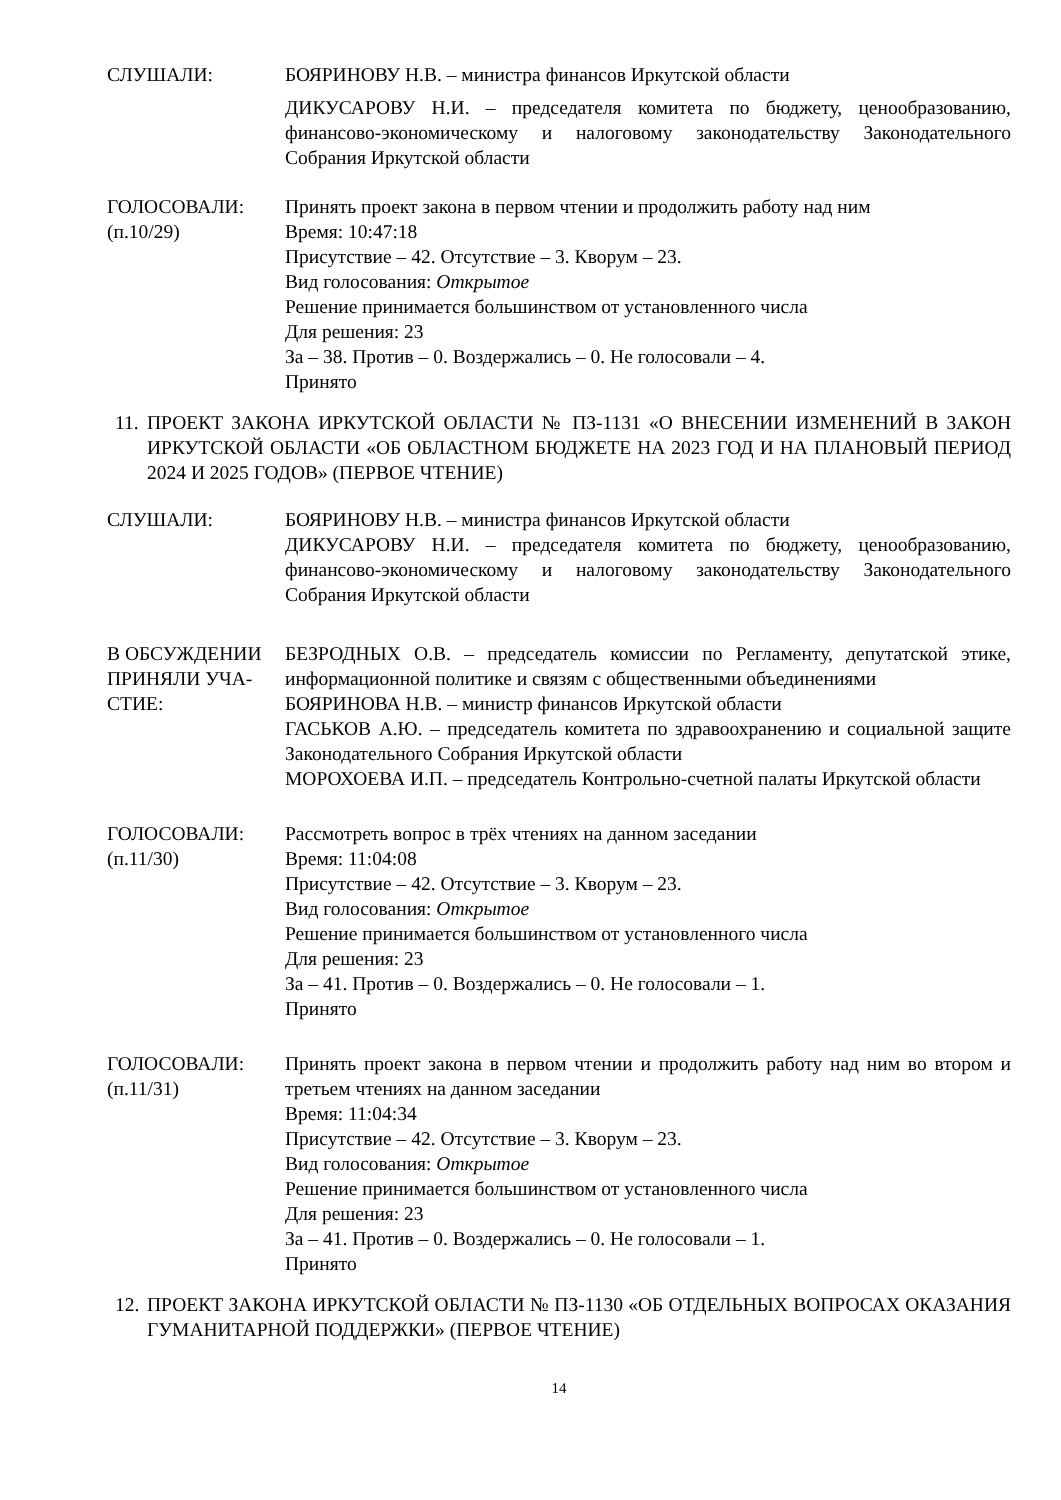СЛУШАЛИ: БОЯРИНОВУ Н.В. – министра финансов Иркутской области
ДИКУСАРОВУ Н.И. – председателя комитета по бюджету, ценообразованию, финансово-экономическому и налоговому законодательству Законодательного Собрания Иркутской области
ГОЛОСОВАЛИ:
(п.10/29)
Принять проект закона в первом чтении и продолжить работу над ним
Время: 10:47:18
Присутствие – 42. Отсутствие – 3. Кворум – 23.
Вид голосования: Открытое
Решение принимается большинством от установленного числа
Для решения: 23
За – 38. Против – 0. Воздержались – 0. Не голосовали – 4.
Принято
11.
ПРОЕКТ ЗАКОНА ИРКУТСКОЙ ОБЛАСТИ № ПЗ-1131 «О ВНЕСЕНИИ ИЗМЕНЕНИЙ В ЗАКОН ИРКУТСКОЙ ОБЛАСТИ «ОБ ОБЛАСТНОМ БЮДЖЕТЕ НА 2023 ГОД И НА ПЛАНОВЫЙ ПЕРИОД 2024 И 2025 ГОДОВ» (ПЕРВОЕ ЧТЕНИЕ)
СЛУШАЛИ: БОЯРИНОВУ Н.В. – министра финансов Иркутской области
ДИКУСАРОВУ Н.И. – председателя комитета по бюджету, ценообразованию, финансово-экономическому и налоговому законодательству Законодательного Собрания Иркутской области
В ОБСУЖДЕНИИ ПРИНЯЛИ УЧА-СТИЕ:
БЕЗРОДНЫХ О.В. – председатель комиссии по Регламенту, депутатской этике, информационной политике и связям с общественными объединениями
БОЯРИНОВА Н.В. – министр финансов Иркутской области
ГАСЬКОВ А.Ю. – председатель комитета по здравоохранению и социальной защите Законодательного Собрания Иркутской области
МОРОХОЕВА И.П. – председатель Контрольно-счетной палаты Иркутской области
ГОЛОСОВАЛИ:
(п.11/30)
Рассмотреть вопрос в трёх чтениях на данном заседании
Время: 11:04:08
Присутствие – 42. Отсутствие – 3. Кворум – 23.
Вид голосования: Открытое
Решение принимается большинством от установленного числа
Для решения: 23
За – 41. Против – 0. Воздержались – 0. Не голосовали – 1.
Принято
ГОЛОСОВАЛИ:
(п.11/31)
Принять проект закона в первом чтении и продолжить работу над ним во втором и третьем чтениях на данном заседании
Время: 11:04:34
Присутствие – 42. Отсутствие – 3. Кворум – 23.
Вид голосования: Открытое
Решение принимается большинством от установленного числа
Для решения: 23
За – 41. Против – 0. Воздержались – 0. Не голосовали – 1.
Принято
12.
ПРОЕКТ ЗАКОНА ИРКУТСКОЙ ОБЛАСТИ № ПЗ-1130 «ОБ ОТДЕЛЬНЫХ ВОПРОСАХ ОКАЗАНИЯ ГУМАНИТАРНОЙ ПОДДЕРЖКИ» (ПЕРВОЕ ЧТЕНИЕ)
14